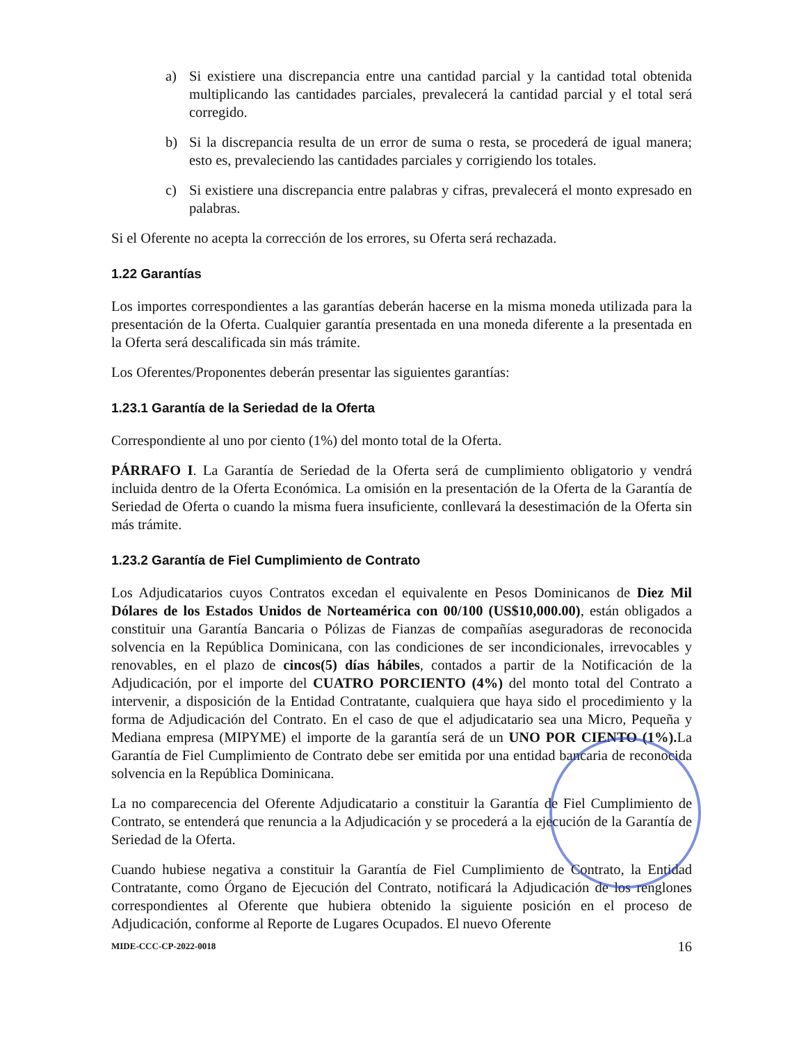a) Si existiere una discrepancia entre una cantidad parcial y la cantidad total obtenida multiplicando las cantidades parciales, prevalecerá la cantidad parcial y el total será corregido.
b) Si la discrepancia resulta de un error de suma o resta, se procederá de igual manera; esto es, prevaleciendo las cantidades parciales y corrigiendo los totales.
c) Si existiere una discrepancia entre palabras y cifras, prevalecerá el monto expresado en palabras.
Si el Oferente no acepta la corrección de los errores, su Oferta será rechazada.
1.22 Garantías
Los importes correspondientes a las garantías deberán hacerse en la misma moneda utilizada para la presentación de la Oferta. Cualquier garantía presentada en una moneda diferente a la presentada en la Oferta será descalificada sin más trámite.
Los Oferentes/Proponentes deberán presentar las siguientes garantías:
1.23.1 Garantía de la Seriedad de la Oferta
Correspondiente al uno por ciento (1%) del monto total de la Oferta.
PÁRRAFO I. La Garantía de Seriedad de la Oferta será de cumplimiento obligatorio y vendrá incluida dentro de la Oferta Económica. La omisión en la presentación de la Oferta de la Garantía de Seriedad de Oferta o cuando la misma fuera insuficiente, conllevará la desestimación de la Oferta sin más trámite.
1.23.2 Garantía de Fiel Cumplimiento de Contrato
Los Adjudicatarios cuyos Contratos excedan el equivalente en Pesos Dominicanos de Diez Mil Dólares de los Estados Unidos de Norteamérica con 00/100 (US$10,000.00), están obligados a constituir una Garantía Bancaria o Pólizas de Fianzas de compañías aseguradoras de reconocida solvencia en la República Dominicana, con las condiciones de ser incondicionales, irrevocables y renovables, en el plazo de cincos(5) días hábiles, contados a partir de la Notificación de la Adjudicación, por el importe del CUATRO PORCIENTO (4%) del monto total del Contrato a intervenir, a disposición de la Entidad Contratante, cualquiera que haya sido el procedimiento y la forma de Adjudicación del Contrato. En el caso de que el adjudicatario sea una Micro, Pequeña y Mediana empresa (MIPYME) el importe de la garantía será de un UNO POR CIENTO (1%). La Garantía de Fiel Cumplimiento de Contrato debe ser emitida por una entidad bancaria de reconocida solvencia en la República Dominicana.
La no comparecencia del Oferente Adjudicatario a constituir la Garantía de Fiel Cumplimiento de Contrato, se entenderá que renuncia a la Adjudicación y se procederá a la ejecución de la Garantía de Seriedad de la Oferta.
Cuando hubiese negativa a constituir la Garantía de Fiel Cumplimiento de Contrato, la Entidad Contratante, como Órgano de Ejecución del Contrato, notificará la Adjudicación de los renglones correspondientes al Oferente que hubiera obtenido la siguiente posición en el proceso de Adjudicación, conforme al Reporte de Lugares Ocupados. El nuevo Oferente
MIDE-CCC-CP-2022-0018 16